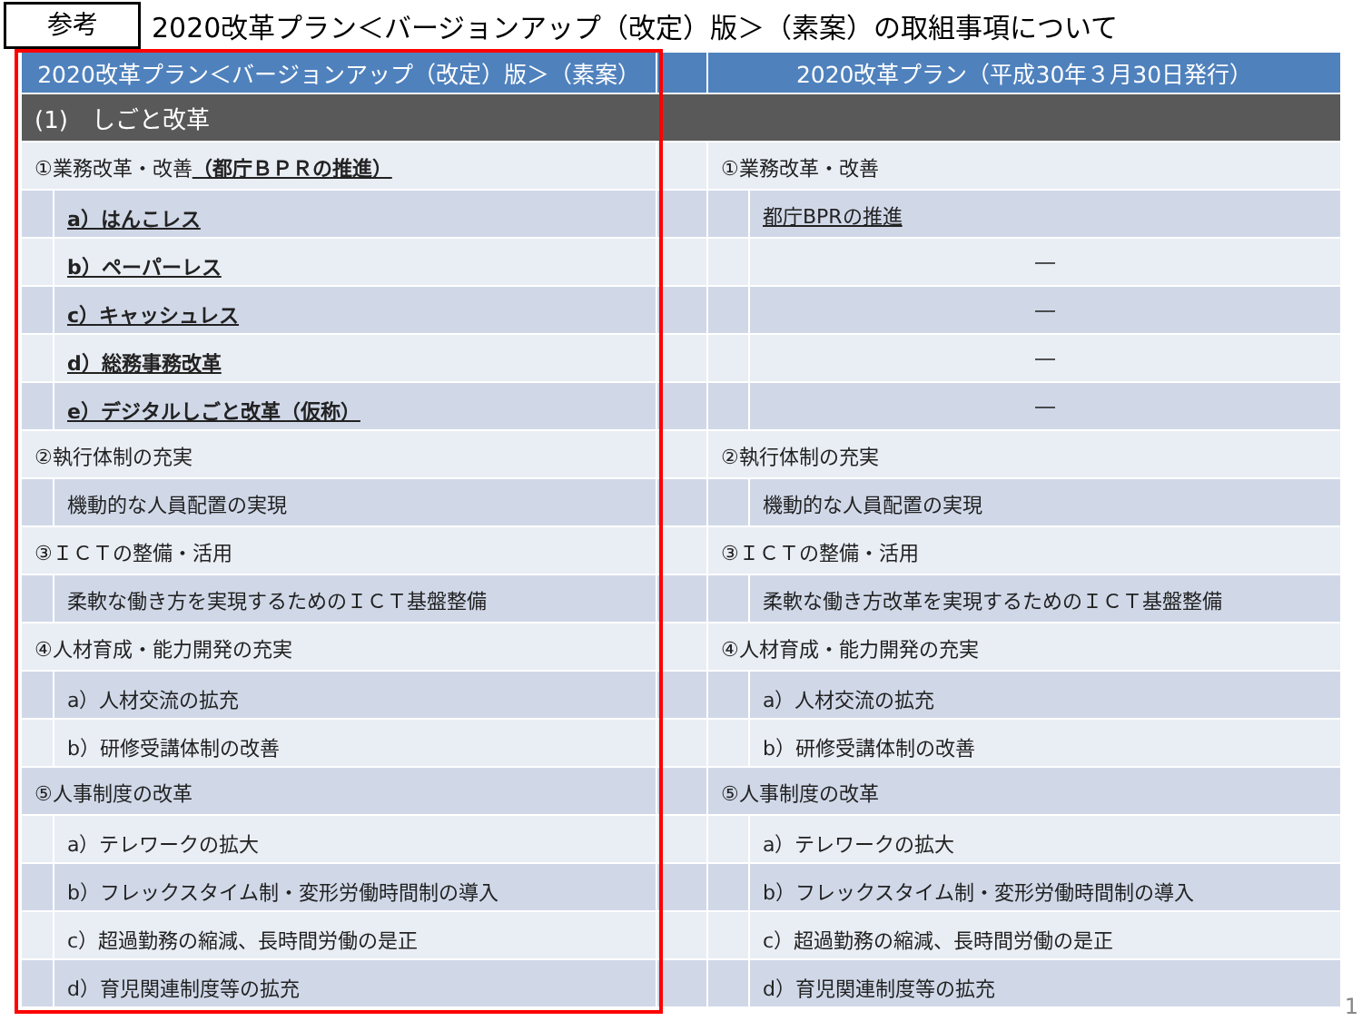参考
2020改革プラン＜バージョンアップ（改定）版＞（素案）の取組事項について
| 2020改革プラン＜バージョンアップ（改定）版＞（素案） | | | 2020改革プラン（平成30年３月30日発行） | |
| --- | --- | --- | --- | --- |
| (1) しごと改革 | | | | |
| ①業務改革・改善 （都庁ＢＰＲの推進） | | | ①業務改革・改善 | |
| | a）はんこレス | | | 都庁BPRの推進 |
| | b）ペーパーレス | | | ― |
| | c）キャッシュレス | | | ― |
| | d）総務事務改革 | | | ― |
| | e）デジタルしごと改革（仮称） | | | ― |
| ②執行体制の充実 | | | ②執行体制の充実 | |
| | 機動的な人員配置の実現 | | | 機動的な人員配置の実現 |
| ③ＩＣＴの整備・活用 | | | ③ＩＣＴの整備・活用 | |
| | 柔軟な働き方を実現するためのＩＣＴ基盤整備 | | | 柔軟な働き方改革を実現するためのＩＣＴ基盤整備 |
| ④人材育成・能力開発の充実 | | | ④人材育成・能力開発の充実 | |
| | a）人材交流の拡充 | | | a）人材交流の拡充 |
| | b）研修受講体制の改善 | | | b）研修受講体制の改善 |
| ⑤人事制度の改革 | | | ⑤人事制度の改革 | |
| | a）テレワークの拡大 | | | a）テレワークの拡大 |
| | b）フレックスタイム制・変形労働時間制の導入 | | | b）フレックスタイム制・変形労働時間制の導入 |
| | c）超過勤務の縮減、長時間労働の是正 | | | c）超過勤務の縮減、長時間労働の是正 |
| | d）育児関連制度等の拡充 | | | d）育児関連制度等の拡充 |
1